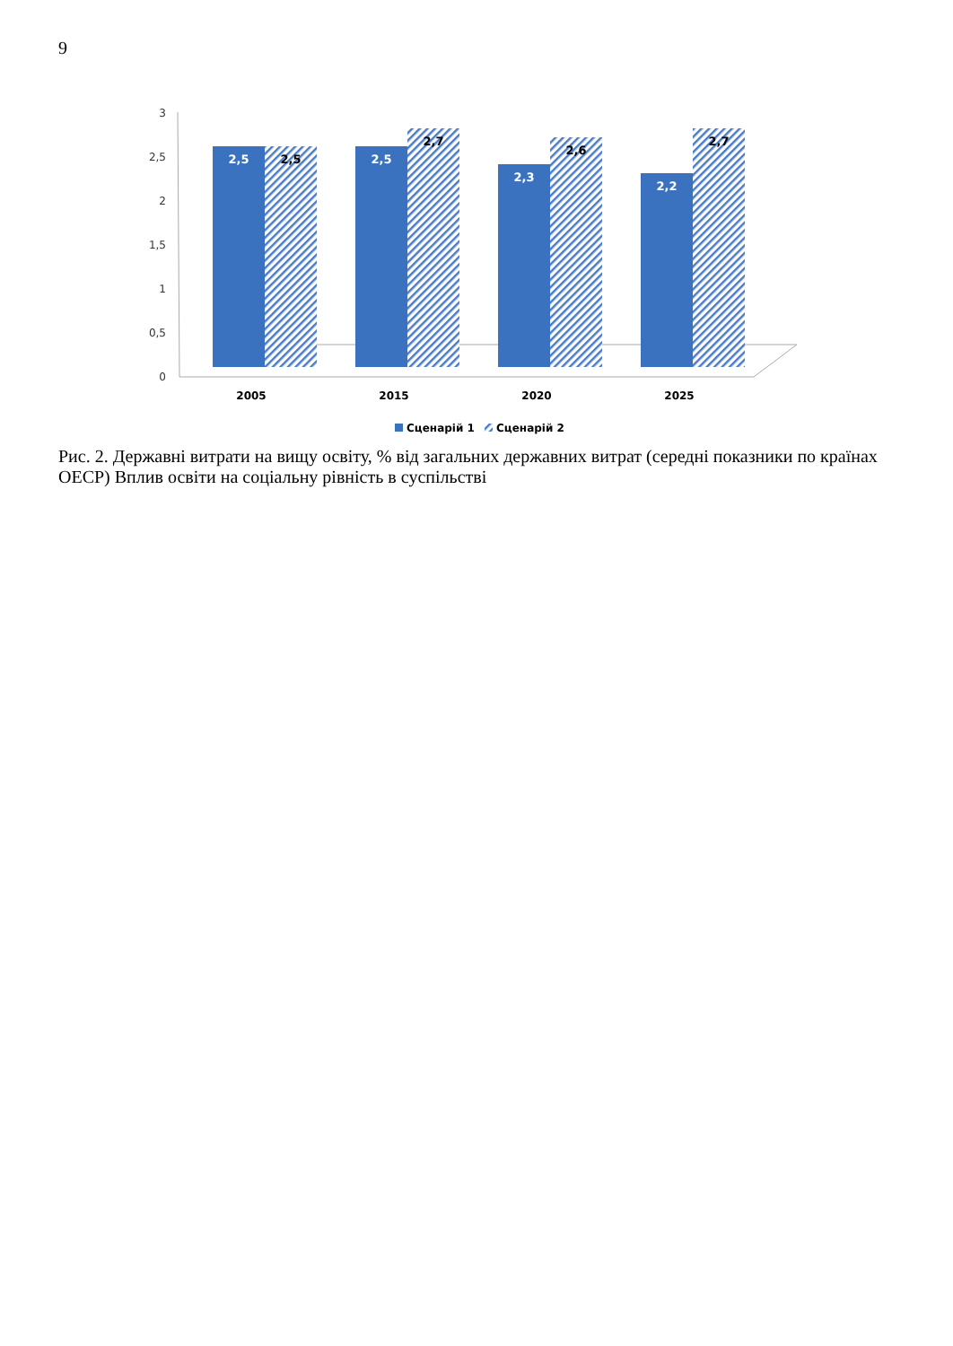9
3
2,5
2
1,5
1
0,5
0
2,5
2,5
2,5
2,7
2,3
2,6
2,2
2,7
2005
2015
2020
2025
Сценарій 1
Сценарій 2
Рис. 2. Державні витрати на вищу освіту, % від загальних державних витрат (середні показники по країнах ОЕСР) Вплив освіти на соціальну рівність в суспільстві